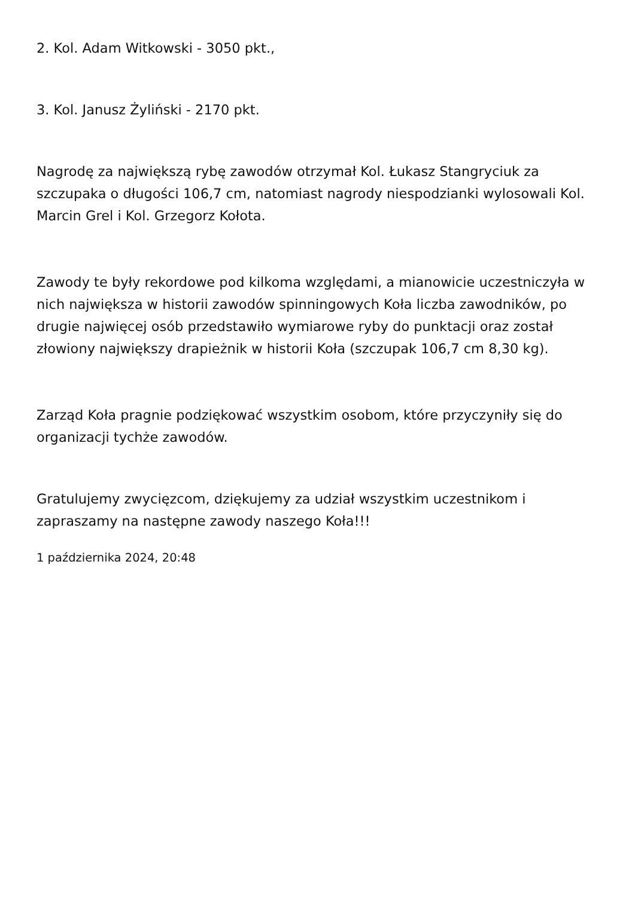2. Kol. Adam Witkowski - 3050 pkt.,
3. Kol. Janusz Żyliński - 2170 pkt.
Nagrodę za największą rybę zawodów otrzymał Kol. Łukasz Stangryciuk za szczupaka o długości 106,7 cm, natomiast nagrody niespodzianki wylosowali Kol. Marcin Grel i Kol. Grzegorz Kołota.
Zawody te były rekordowe pod kilkoma względami, a mianowicie uczestniczyła w nich największa w historii zawodów spinningowych Koła liczba zawodników, po drugie najwięcej osób przedstawiło wymiarowe ryby do punktacji oraz został złowiony największy drapieżnik w historii Koła (szczupak 106,7 cm 8,30 kg).
Zarząd Koła pragnie podziękować wszystkim osobom, które przyczyniły się do organizacji tychże zawodów.
Gratulujemy zwycięzcom, dziękujemy za udział wszystkim uczestnikom i zapraszamy na następne zawody naszego Koła!!!
1 października 2024, 20:48